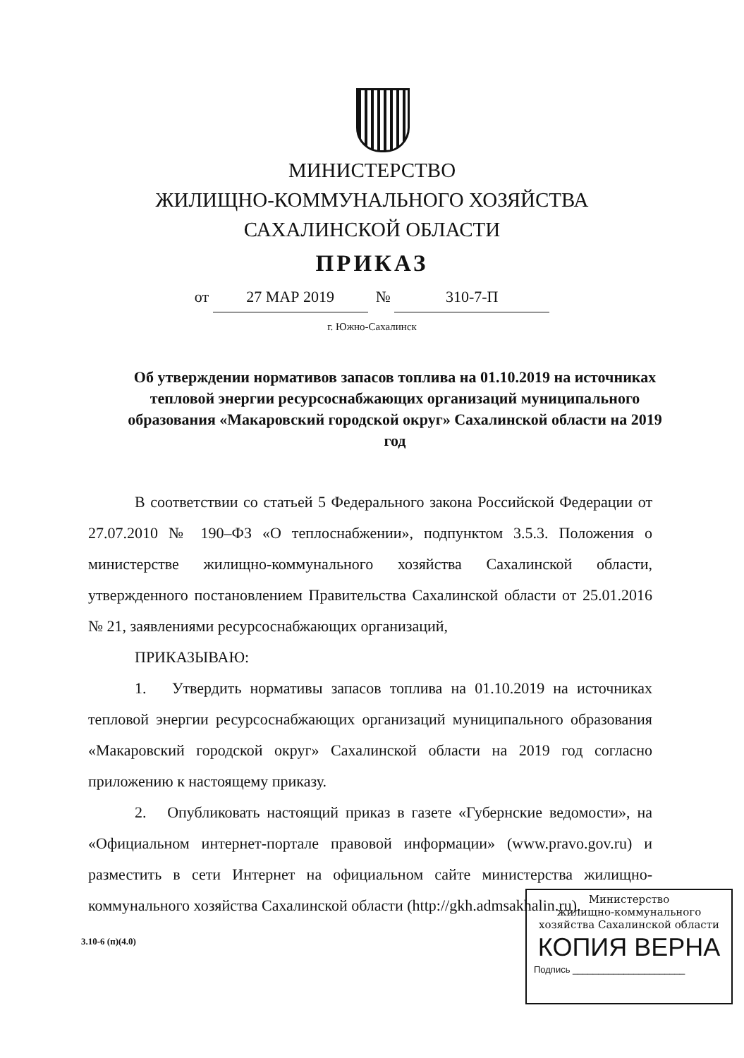МИНИСТЕРСТВО
ЖИЛИЩНО-КОММУНАЛЬНОГО ХОЗЯЙСТВА
САХАЛИНСКОЙ ОБЛАСТИ
ПРИКАЗ
от 27 МАР 2019 № 310-7-П
г. Южно-Сахалинск
Об утверждении нормативов запасов топлива на 01.10.2019 на источниках тепловой энергии ресурсоснабжающих организаций муниципального образования «Макаровский городской округ» Сахалинской области на 2019 год
В соответствии со статьей 5 Федерального закона Российской Федерации от 27.07.2010 № 190–ФЗ «О теплоснабжении», подпунктом 3.5.3. Положения о министерстве жилищно-коммунального хозяйства Сахалинской области, утвержденного постановлением Правительства Сахалинской области от 25.01.2016 № 21, заявлениями ресурсоснабжающих организаций,
ПРИКАЗЫВАЮ:
1. Утвердить нормативы запасов топлива на 01.10.2019 на источниках тепловой энергии ресурсоснабжающих организаций муниципального образования «Макаровский городской округ» Сахалинской области на 2019 год согласно приложению к настоящему приказу.
2. Опубликовать настоящий приказ в газете «Губернские ведомости», на «Официальном интернет-портале правовой информации» (www.pravo.gov.ru) и разместить в сети Интернет на официальном сайте министерства жилищно-коммунального хозяйства Сахалинской области (http://gkh.admsakhalin.ru).
3.10-6 (п)(4.0)
Министерство
жилищно-коммунального
хозяйства Сахалинской области
КОПИЯ ВЕРНА
Подпись ______________________